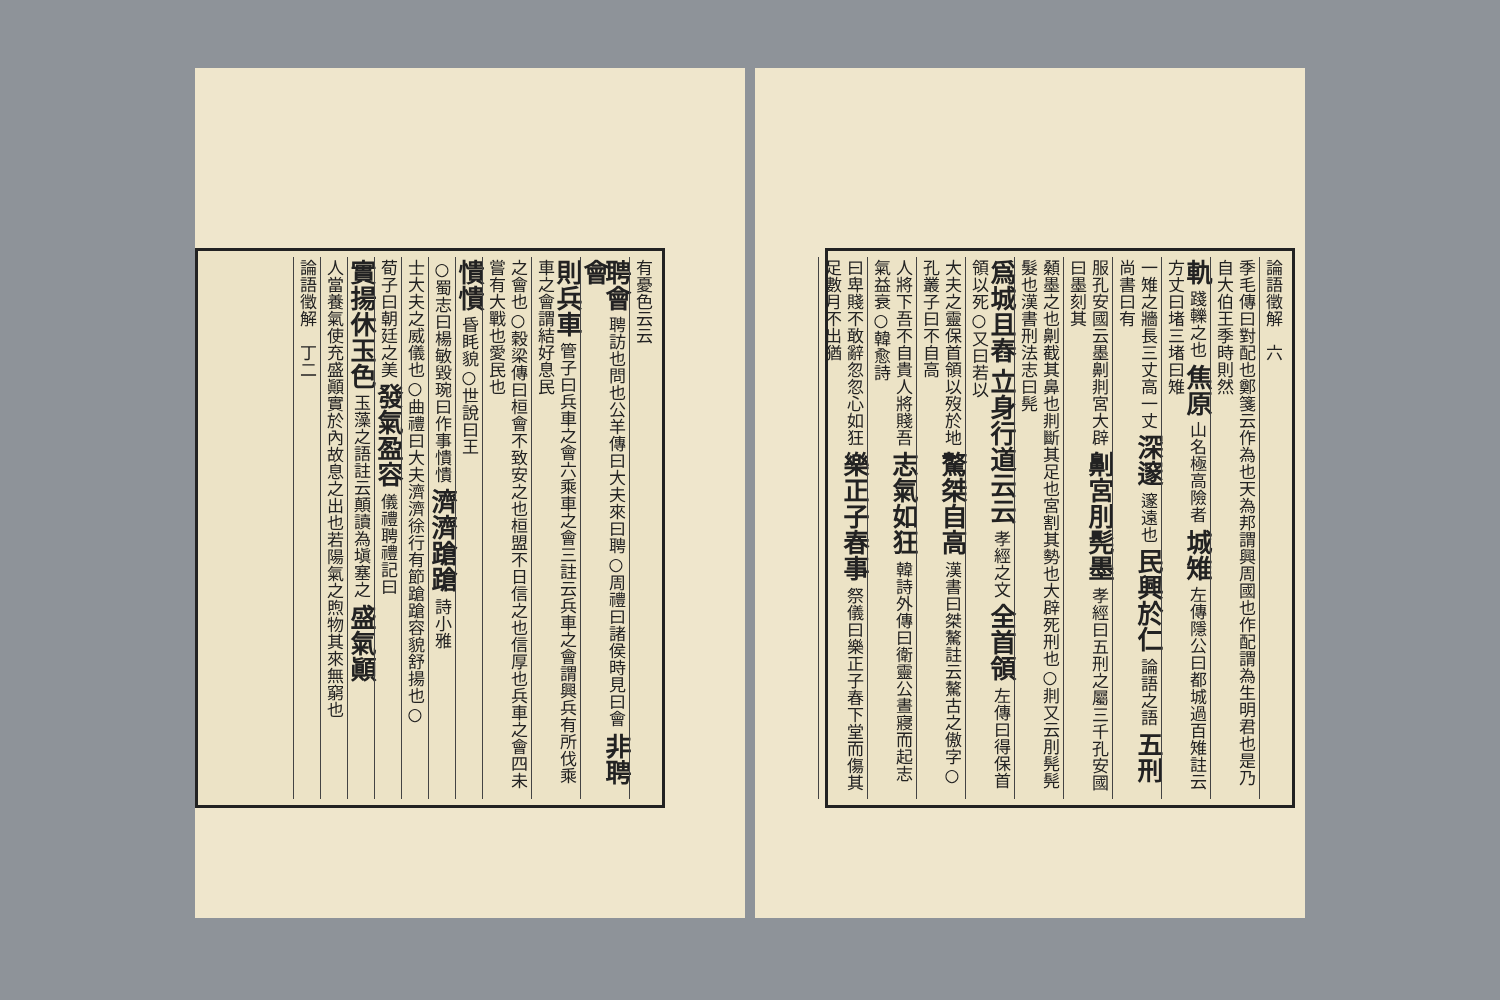有憂色云云
聘會 聘訪也問也公羊傳曰大夫來曰聘○周禮曰諸侯時見曰會 非聘會
則兵車 管子曰兵車之會六乘車之會三註云兵車之會謂興兵有所伐乘車之會謂結好息民
之會也○穀梁傳曰桓會不致安之也桓盟不日信之也信厚也兵車之會四未嘗有大戰也愛民也
憒憒 昏眊貌○世說曰王
○蜀志曰楊敏毀琬曰作事憒憒 濟濟蹌蹌 詩小雅
士大夫之威儀也○曲禮曰大夫濟濟徐行有節蹌蹌容貌舒揚也○
荀子曰朝廷之美 發氣盈容 儀禮聘禮記曰
實揚休玉色 玉藻之語註云顛讀為塡塞之 盛氣顚
人當養氣使充盛顚實於內故息之出也若陽氣之煦物其來無窮也
論語徵解　丁二
論語徵解　六
季毛傳曰對配也鄭箋云作為也天為邦謂興周國也作配謂為生明君也是乃自大伯王季時則然
軌 踐轢之也 焦原 山名極高險者 城雉 左傳隱公曰都城過百雉註云方丈曰堵三堵曰雉
一雉之牆長三丈高一丈 深邃 邃遠也 民興於仁 論語之語 五刑 尚書曰有
服孔安國云墨劓剕宮大辟 劓宮刖髡墨 孝經曰五刑之屬三千孔安國曰墨刻其
顙墨之也劓截其鼻也剕斷其足也宮割其勢也大辟死刑也○剕又云刖髡髡髮也漢書刑法志曰髡
爲城且舂 立身行道云云 孝經之文 全首領 左傳曰得保首領以死○又曰若以
大夫之靈保首領以歿於地 驁桀自高 漢書曰桀驁註云驁古之傲字○孔叢子曰不自高
人將下吾不自貴人將賤吾 志氣如狂 韓詩外傳曰衛靈公晝寢而起志氣益衰○韓愈詩
曰卑賤不敢辭忽忽心如狂 樂正子春事 祭儀曰樂正子春下堂而傷其足數月不出猶